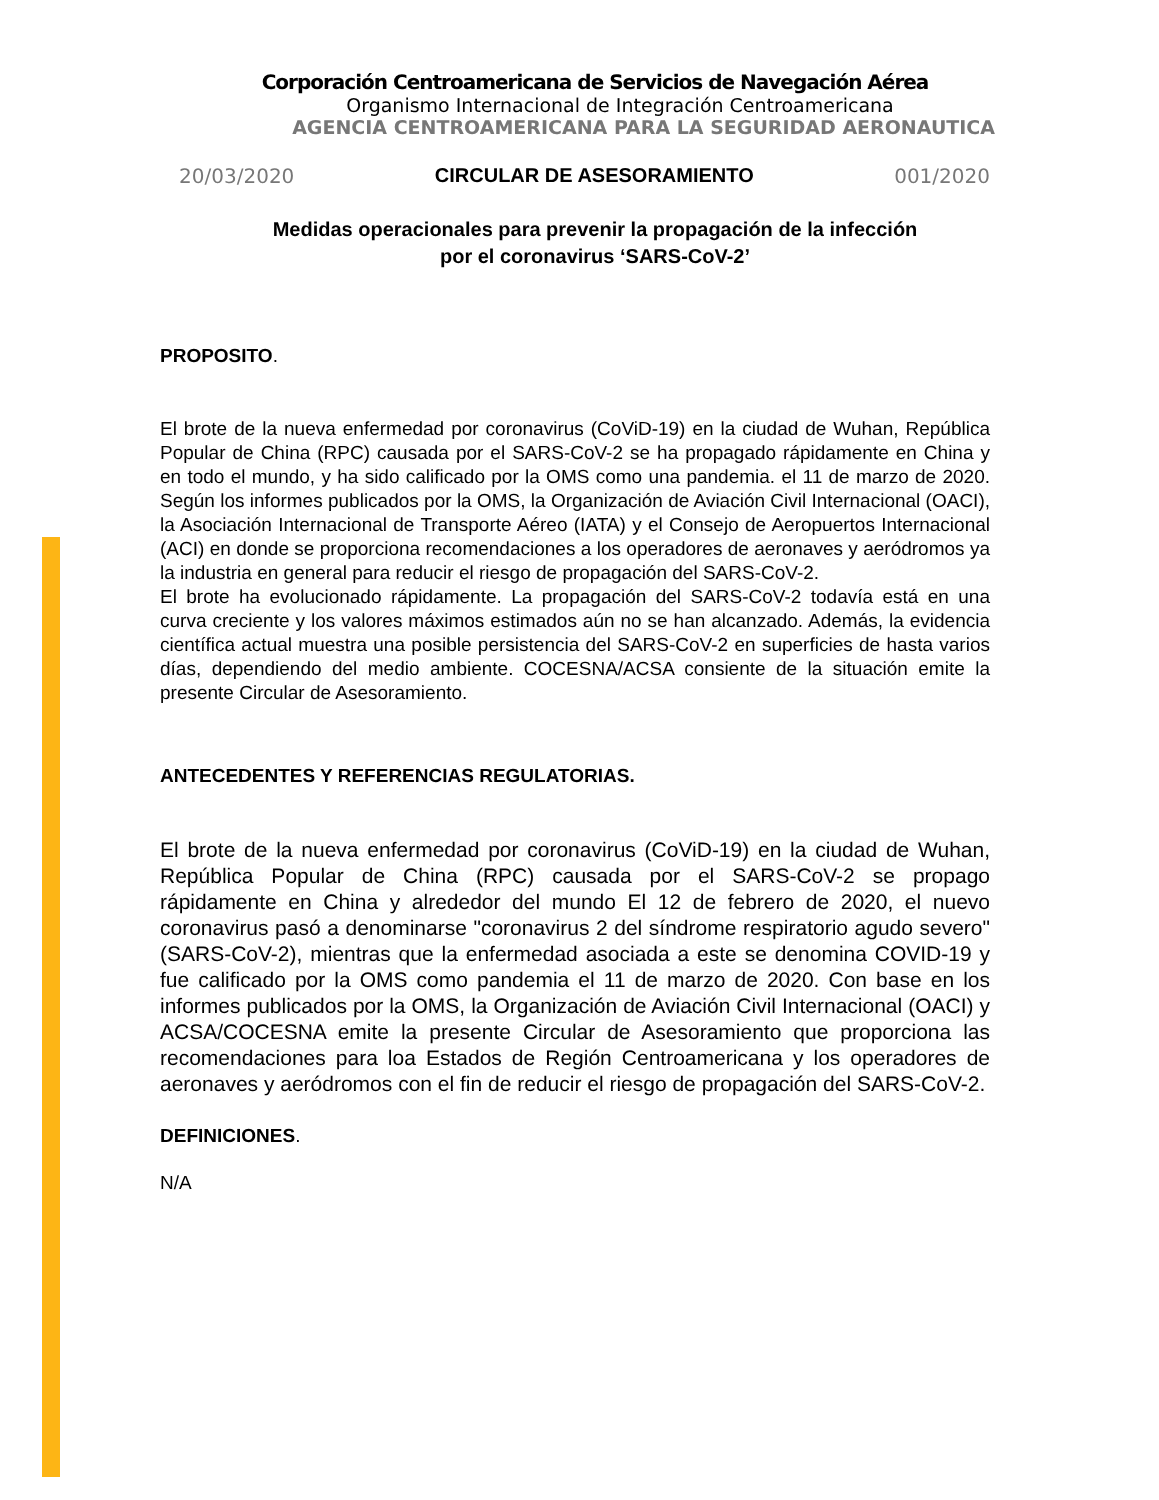Corporación Centroamericana de Servicios de Navegación Aérea
Organismo Internacional de Integración Centroamericana
AGENCIA CENTROAMERICANA PARA LA SEGURIDAD AERONAUTICA
20/03/2020 CIRCULAR DE ASESORAMIENTO 001/2020
Medidas operacionales para prevenir la propagación de la infección
por el coronavirus ‘SARS-CoV-2’
PROPOSITO.
El brote de la nueva enfermedad por coronavirus (CoViD-19) en la ciudad de Wuhan, República Popular de China (RPC) causada por el SARS-CoV-2 se ha propagado rápidamente en China y en todo el mundo, y ha sido calificado por la OMS como una pandemia. el 11 de marzo de 2020. Según los informes publicados por la OMS, la Organización de Aviación Civil Internacional (OACI), la Asociación Internacional de Transporte Aéreo (IATA) y el Consejo de Aeropuertos Internacional (ACI) en donde se proporciona recomendaciones a los operadores de aeronaves y aeródromos ya la industria en general para reducir el riesgo de propagación del SARS-CoV-2.
El brote ha evolucionado rápidamente. La propagación del SARS-CoV-2 todavía está en una curva creciente y los valores máximos estimados aún no se han alcanzado. Además, la evidencia científica actual muestra una posible persistencia del SARS-CoV-2 en superficies de hasta varios días, dependiendo del medio ambiente. COCESNA/ACSA consiente de la situación emite la presente Circular de Asesoramiento.
ANTECEDENTES Y REFERENCIAS REGULATORIAS.
El brote de la nueva enfermedad por coronavirus (CoViD-19) en la ciudad de Wuhan, República Popular de China (RPC) causada por el SARS-CoV-2 se propago rápidamente en China y alrededor del mundo El 12 de febrero de 2020, el nuevo coronavirus pasó a denominarse "coronavirus 2 del síndrome respiratorio agudo severo" (SARS-CoV-2), mientras que la enfermedad asociada a este se denomina COVID-19 y fue calificado por la OMS como pandemia el 11 de marzo de 2020. Con base en los informes publicados por la OMS, la Organización de Aviación Civil Internacional (OACI) y ACSA/COCESNA emite la presente Circular de Asesoramiento que proporciona las recomendaciones para loa Estados de Región Centroamericana y los operadores de aeronaves y aeródromos con el fin de reducir el riesgo de propagación del SARS-CoV-2.
DEFINICIONES.
N/A